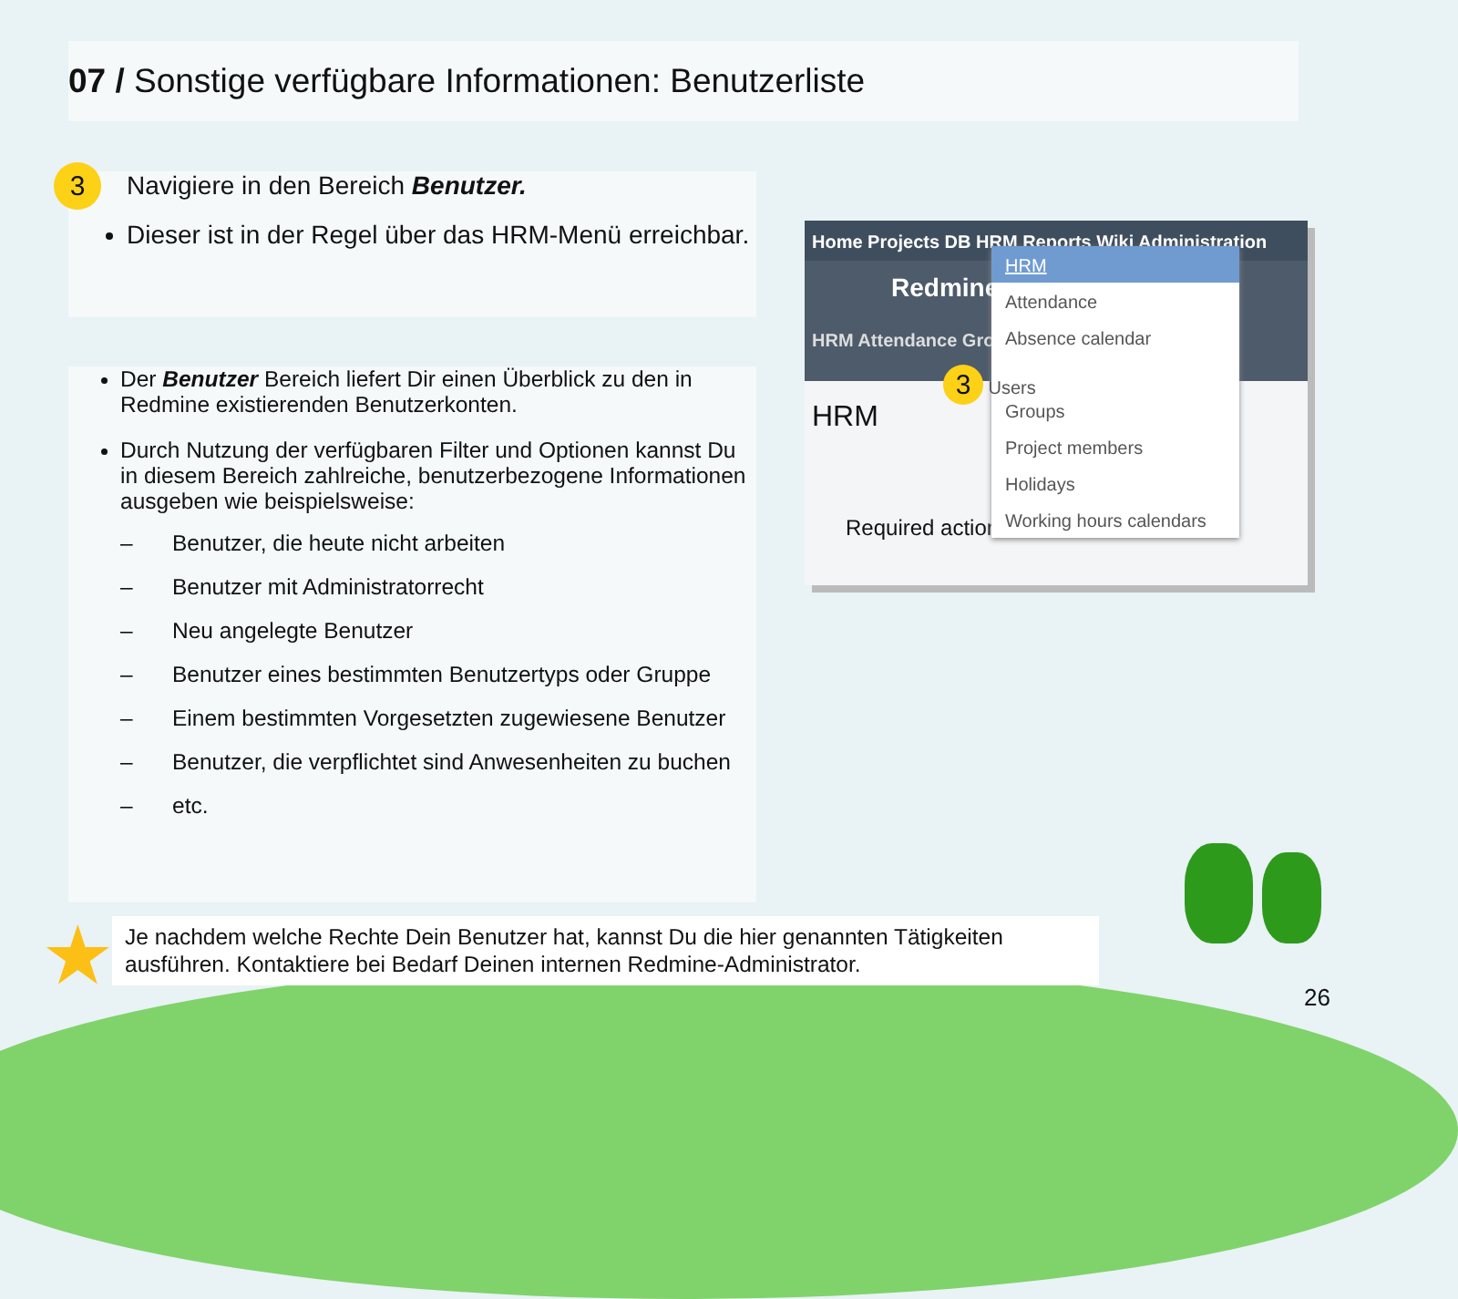07 / Sonstige verfügbare Informationen: Benutzerliste
3 Navigiere in den Bereich Benutzer.
Dieser ist in der Regel über das HRM-Menü erreichbar.
Der Benutzer Bereich liefert Dir einen Überblick zu den in Redmine existierenden Benutzerkonten.
Durch Nutzung der verfügbaren Filter und Optionen kannst Du in diesem Bereich zahlreiche, benutzerbezogene Informationen ausgeben wie beispielsweise:
– Benutzer, die heute nicht arbeiten
– Benutzer mit Administratorrecht
– Neu angelegte Benutzer
– Benutzer eines bestimmten Benutzertyps oder Gruppe
– Einem bestimmten Vorgesetzten zugewiesene Benutzer
– Benutzer, die verpflichtet sind Anwesenheiten zu buchen
– etc.
Home Projects DB HRM Reports Wiki Administration
Redmine
HRM Attendance Grou
HRM
Required actions
HRM
Attendance
Absence calendar
3 Users
Groups
Project members
Holidays
Working hours calendars
★
Je nachdem welche Rechte Dein Benutzer hat, kannst Du die hier genannten Tätigkeiten ausführen. Kontaktiere bei Bedarf Deinen internen Redmine-Administrator.
26